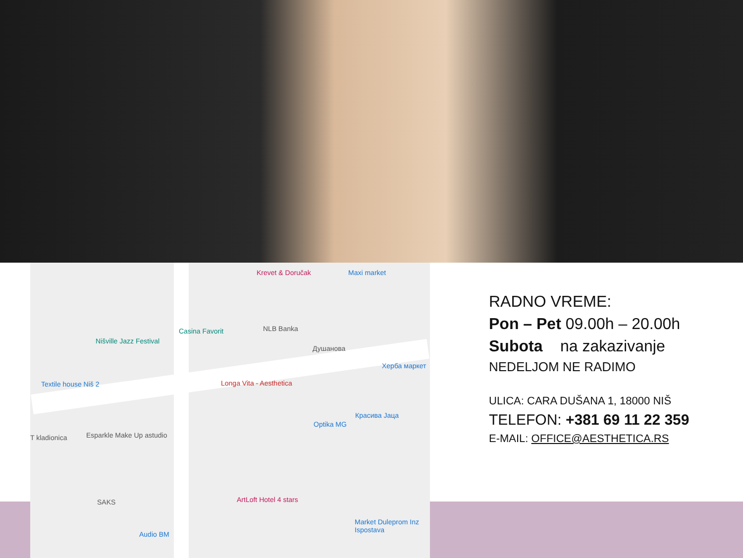Krevet & Doručak Maxi market
Casina Favorit NLB Banka
Nišville Jazz Festival
Душанова
Херба маркет
Textile house Niš 2 Longa Vita - Aesthetica
Красива Јаца
Optika MG
T kladionica Esparkle Make Up astudio
SAKS ArtLoft Hotel 4 stars
Market Duleprom Inz Ispostava
Audio BM
RADNO VREME:
Pon – Pet 09.00h – 20.00h
Subota na zakazivanje
NEDELJOM NE RADIMO
ULICA: CARA DUŠANA 1, 18000 NIŠ
TELEFON: +381 69 11 22 359
E-MAIL: OFFICE@AESTHETICA.RS